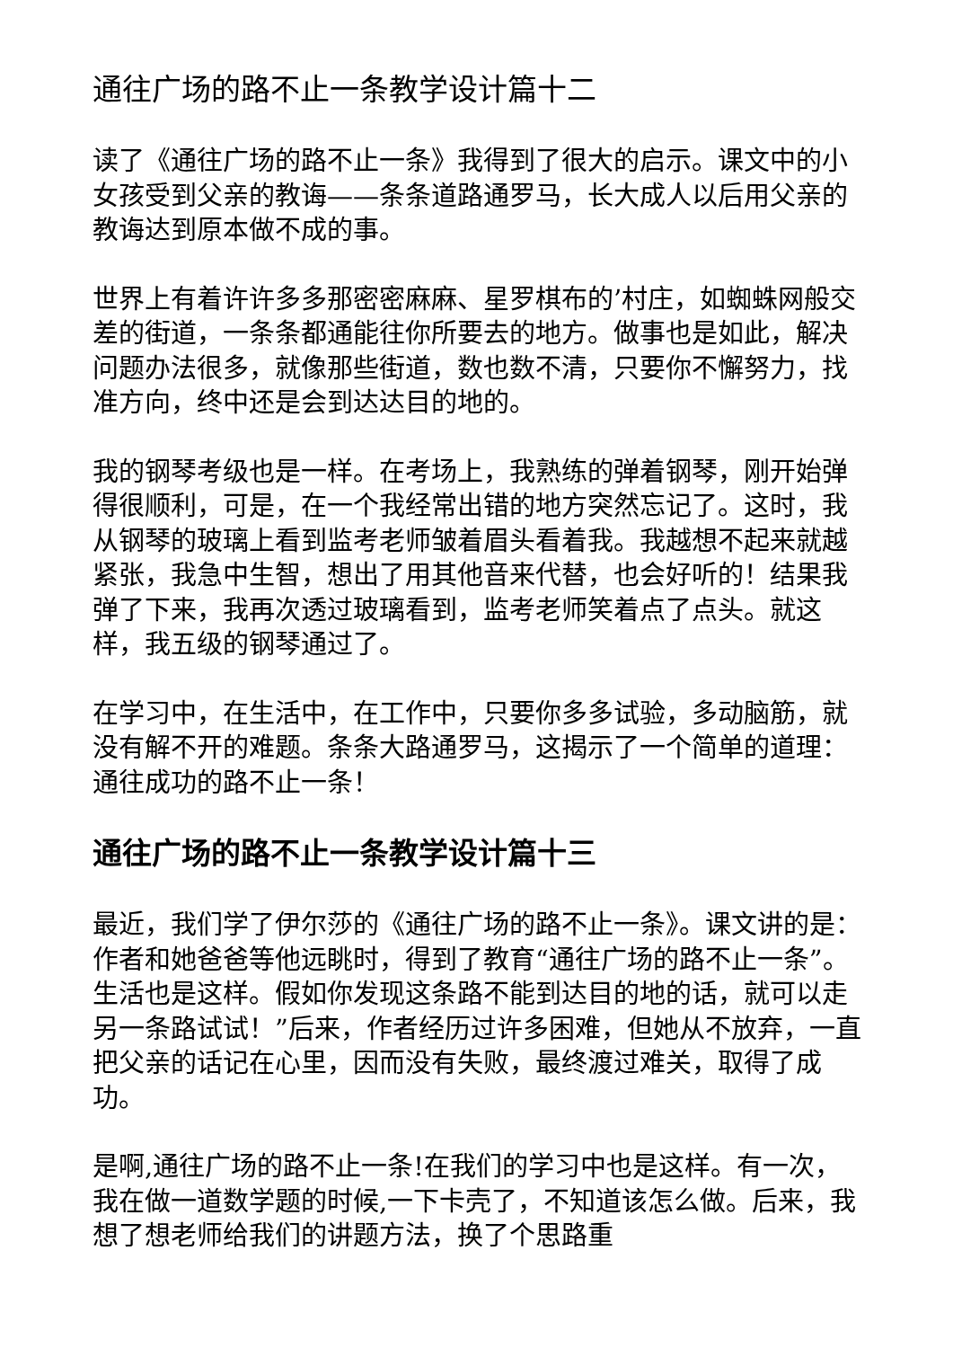通往广场的路不止一条教学设计篇十二
读了《通往广场的路不止一条》我得到了很大的启示。课文中的小女孩受到父亲的教诲——条条道路通罗马，长大成人以后用父亲的教诲达到原本做不成的事。
世界上有着许许多多那密密麻麻、星罗棋布的’村庄，如蜘蛛网般交差的街道，一条条都通能往你所要去的地方。做事也是如此，解决问题办法很多，就像那些街道，数也数不清，只要你不懈努力，找准方向，终中还是会到达达目的地的。
我的钢琴考级也是一样。在考场上，我熟练的弹着钢琴，刚开始弹得很顺利，可是，在一个我经常出错的地方突然忘记了。这时，我从钢琴的玻璃上看到监考老师皱着眉头看着我。我越想不起来就越紧张，我急中生智，想出了用其他音来代替，也会好听的！结果我弹了下来，我再次透过玻璃看到，监考老师笑着点了点头。就这样，我五级的钢琴通过了。
在学习中，在生活中，在工作中，只要你多多试验，多动脑筋，就没有解不开的难题。条条大路通罗马，这揭示了一个简单的道理：通往成功的路不止一条！
通往广场的路不止一条教学设计篇十三
最近，我们学了伊尔莎的《通往广场的路不止一条》。课文讲的是：作者和她爸爸等他远眺时，得到了教育“通往广场的路不止一条”。生活也是这样。假如你发现这条路不能到达目的地的话，就可以走另一条路试试！”后来，作者经历过许多困难，但她从不放弃，一直把父亲的话记在心里，因而没有失败，最终渡过难关，取得了成功。
是啊,通往广场的路不止一条!在我们的学习中也是这样。有一次，我在做一道数学题的时候,一下卡壳了，不知道该怎么做。后来，我想了想老师给我们的讲题方法，换了个思路重